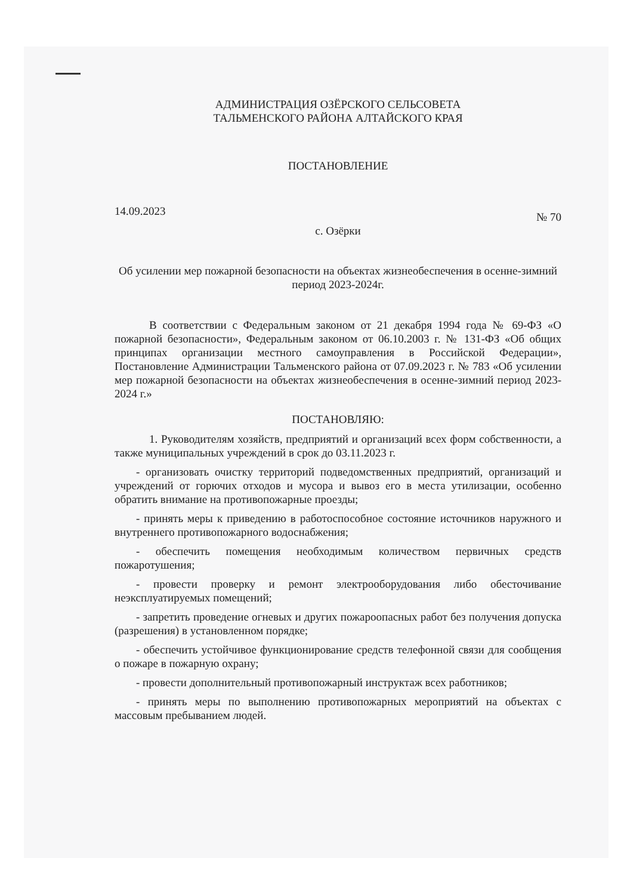АДМИНИСТРАЦИЯ ОЗЁРСКОГО СЕЛЬСОВЕТА
ТАЛЬМЕНСКОГО РАЙОНА АЛТАЙСКОГО КРАЯ
ПОСТАНОВЛЕНИЕ
14.09.2023 № 70
с. Озёрки
Об усилении мер пожарной безопасности на объектах жизнеобеспечения в осенне-зимний период 2023-2024г.
В соответствии с Федеральным законом от 21 декабря 1994 года № 69-ФЗ «О пожарной безопасности», Федеральным законом от 06.10.2003 г. № 131-ФЗ «Об общих принципах организации местного самоуправления в Российской Федерации», Постановление Администрации Тальменского района от 07.09.2023 г. № 783 «Об усилении мер пожарной безопасности на объектах жизнеобеспечения в осенне-зимний период 2023-2024 г.»
ПОСТАНОВЛЯЮ:
1. Руководителям хозяйств, предприятий и организаций всех форм собственности, а также муниципальных учреждений в срок до 03.11.2023 г.
- организовать очистку территорий подведомственных предприятий, организаций и учреждений от горючих отходов и мусора и вывоз его в места утилизации, особенно обратить внимание на противопожарные проезды;
- принять меры к приведению в работоспособное состояние источников наружного и внутреннего противопожарного водоснабжения;
- обеспечить помещения необходимым количеством первичных средств пожаротушения;
- провести проверку и ремонт электрооборудования либо обесточивание неэксплуатируемых помещений;
- запретить проведение огневых и других пожароопасных работ без получения допуска (разрешения) в установленном порядке;
- обеспечить устойчивое функционирование средств телефонной связи для сообщения о пожаре в пожарную охрану;
- провести дополнительный противопожарный инструктаж всех работников;
- принять меры по выполнению противопожарных мероприятий на объектах с массовым пребыванием людей.